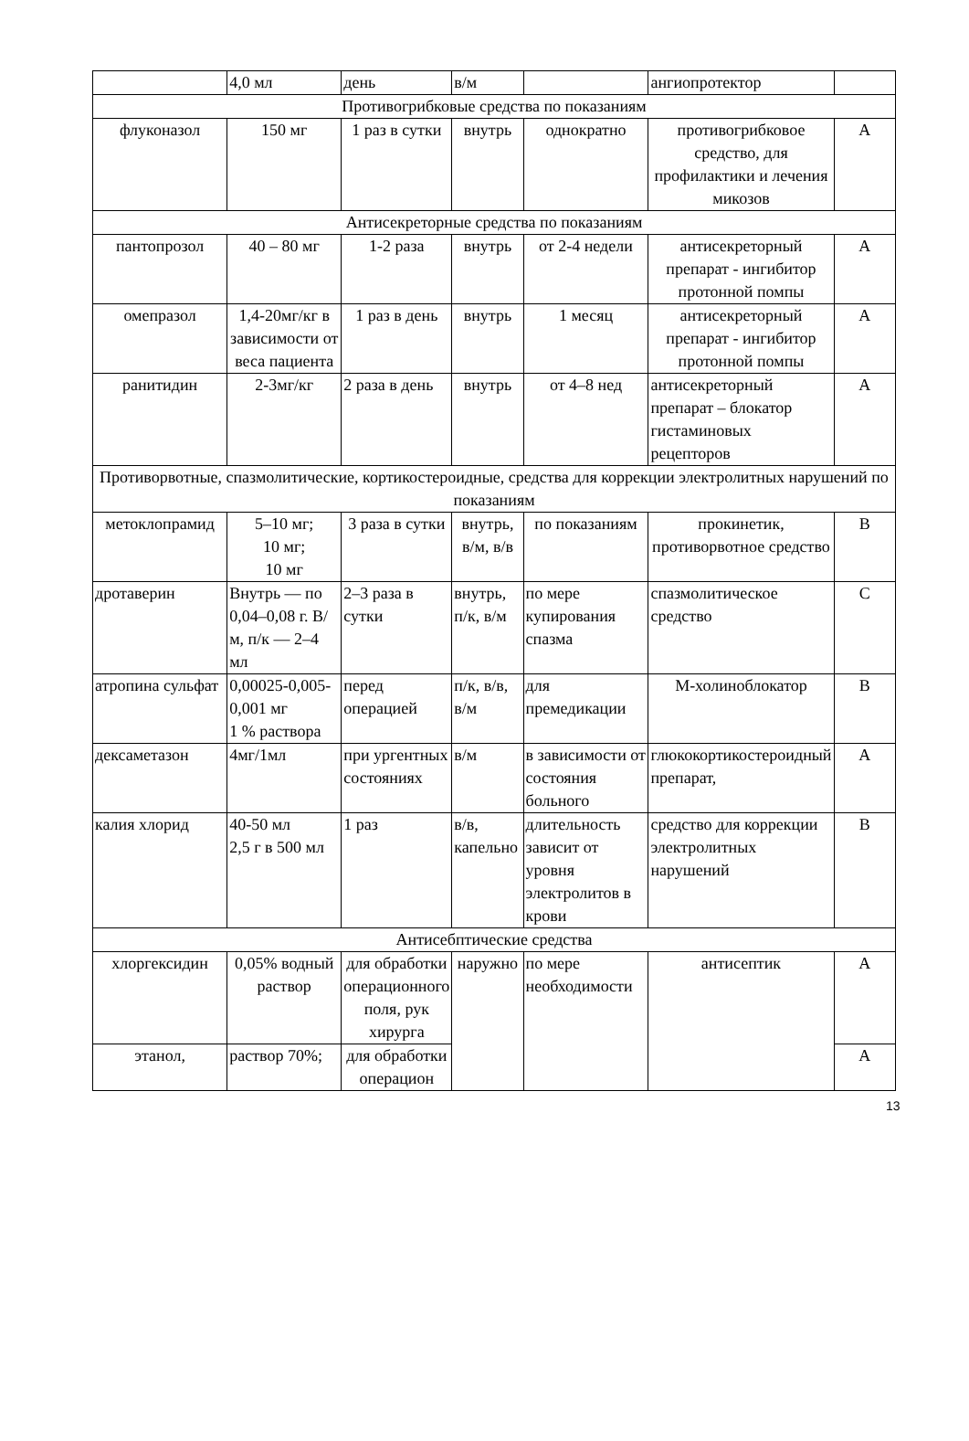| | 4,0 мл | день | в/м | | ангиопротектор | |
| Противогрибковые средства по показаниям | | | | | | |
| флуконазол | 150 мг | 1 раз в сутки | внутрь | однократно | противогрибковое средство, для профилактики и лечения микозов | А |
| Антисекреторные средства по показаниям | | | | | | |
| пантопрозол | 40 – 80 мг | 1-2 раза | внутрь | от 2-4 недели | антисекреторный препарат - ингибитор протонной помпы | А |
| омепразол | 1,4-20мг/кг в зависимости от веса пациента | 1 раз в день | внутрь | 1 месяц | антисекреторный препарат - ингибитор протонной помпы | А |
| ранитидин | 2-3мг/кг | 2 раза в день | внутрь | от 4–8 нед | антисекреторный препарат – блокатор гистаминовых рецепторов | А |
| Противорвотные, спазмолитические, кортикостероидные, средства для коррекции электролитных нарушений по показаниям | | | | | | |
| метоклопрамид | 5–10 мг; 10 мг; 10 мг | 3 раза в сутки | внутрь, в/м, в/в | по показаниям | прокинетик, противорвотное средство | В |
| дротаверин | Внутрь — по 0,04–0,08 г. В/м, п/к — 2–4 мл | 2–3 раза в сутки | внутрь, п/к, в/м | по мере купирования спазма | спазмолитическое средство | С |
| атропина сульфат | 0,00025-0,005-0,001 мг 1 % раствора | перед операцией | п/к, в/в, в/м | для премедикации | М-холиноблокатор | В |
| дексаметазон | 4мг/1мл | при ургентных состояниях | в/м | в зависимости от состояния больного | глюкокортикостероидный препарат, | А |
| калия хлорид | 40-50 мл 2,5 г в 500 мл | 1 раз | в/в, капельно | длительность зависит от уровня электролитов в крови | средство для коррекции электролитных нарушений | В |
| Антисебптические средства | | | | | | |
| хлоргексидин | 0,05% водный раствор | для обработки операционного поля, рук хирурга | наружно | по мере необходимости | антисептик | А |
| этанол, | раствор 70%; | для обработки операцион | | | | А |
13